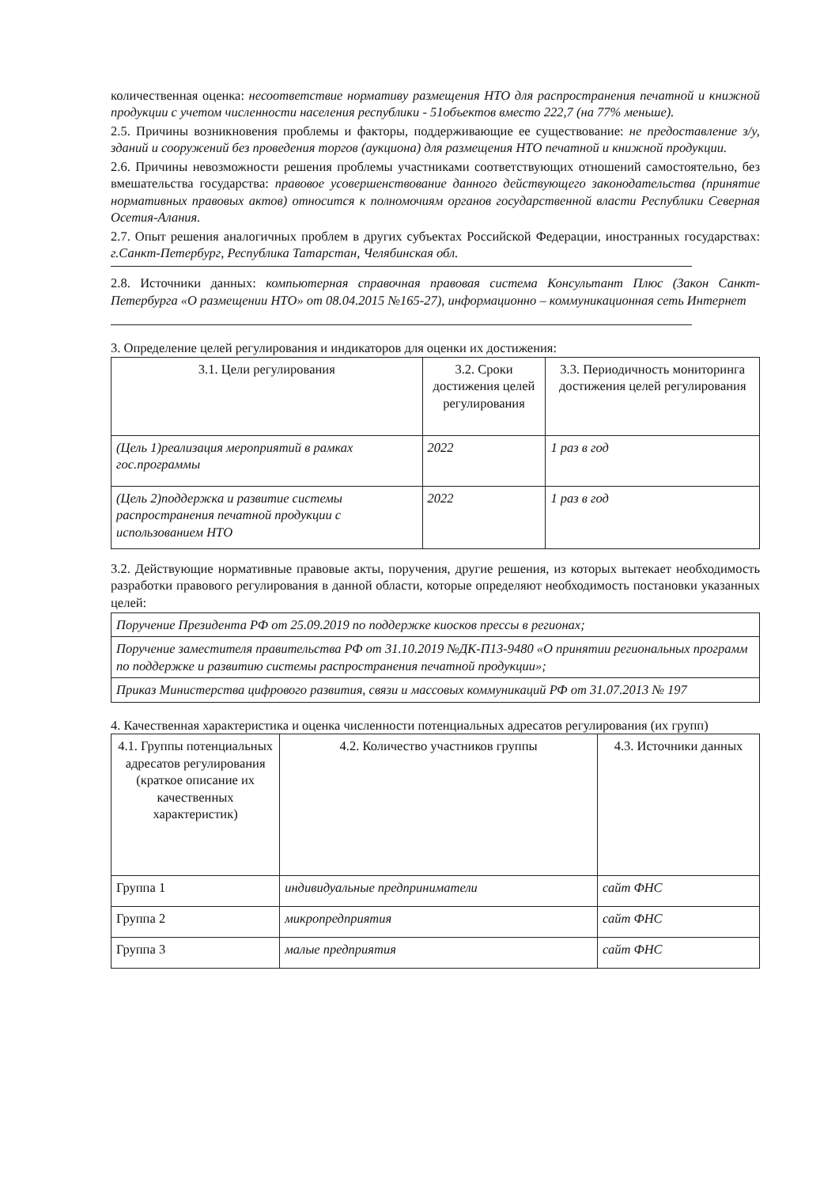количественная оценка: несоответствие нормативу размещения НТО для распространения печатной и книжной продукции с учетом численности населения республики - 51объектов вместо 222,7 (на 77% меньше).
2.5. Причины возникновения проблемы и факторы, поддерживающие ее существование: не предоставление з/у, зданий и сооружений без проведения торгов (аукциона) для размещения НТО печатной и книжной продукции.
2.6. Причины невозможности решения проблемы участниками соответствующих отношений самостоятельно, без вмешательства государства: правовое усовершенствование данного действующего законодательства (принятие нормативных правовых актов) относится к полномочиям органов государственной власти Республики Северная Осетия-Алания.
2.7. Опыт решения аналогичных проблем в других субъектах Российской Федерации, иностранных государствах: г.Санкт-Петербург, Республика Татарстан, Челябинская обл.
2.8. Источники данных: компьютерная справочная правовая система Консультант Плюс (Закон Санкт-Петербурга «О размещении НТО» от 08.04.2015 №165-27), информационно – коммуникационная сеть Интернет
3. Определение целей регулирования и индикаторов для оценки их достижения:
| 3.1. Цели регулирования | 3.2. Сроки достижения целей регулирования | 3.3. Периодичность мониторинга достижения целей регулирования |
| --- | --- | --- |
| (Цель 1)реализация мероприятий в рамках гос.программы | 2022 | 1 раз в год |
| (Цель 2)поддержка и развитие системы распространения печатной продукции с использованием НТО | 2022 | 1 раз в год |
3.2. Действующие нормативные правовые акты, поручения, другие решения, из которых вытекает необходимость разработки правового регулирования в данной области, которые определяют необходимость постановки указанных целей:
| Поручение Президента РФ от 25.09.2019 по поддержке киосков прессы в регионах; |
| Поручение заместителя правительства РФ от 31.10.2019 №ДК-П13-9480 «О принятии региональных программ по поддержке и развитию системы распространения печатной продукции»; |
| Приказ Министерства цифрового развития, связи и массовых коммуникаций РФ от 31.07.2013 № 197 |
4. Качественная характеристика и оценка численности потенциальных адресатов регулирования (их групп)
| 4.1. Группы потенциальных адресатов регулирования (краткое описание их качественных характеристик) | 4.2. Количество участников группы | 4.3. Источники данных |
| --- | --- | --- |
| Группа 1 | индивидуальные предприниматели | сайт ФНС |
| Группа 2 | микропредприятия | сайт ФНС |
| Группа 3 | малые предприятия | сайт ФНС |